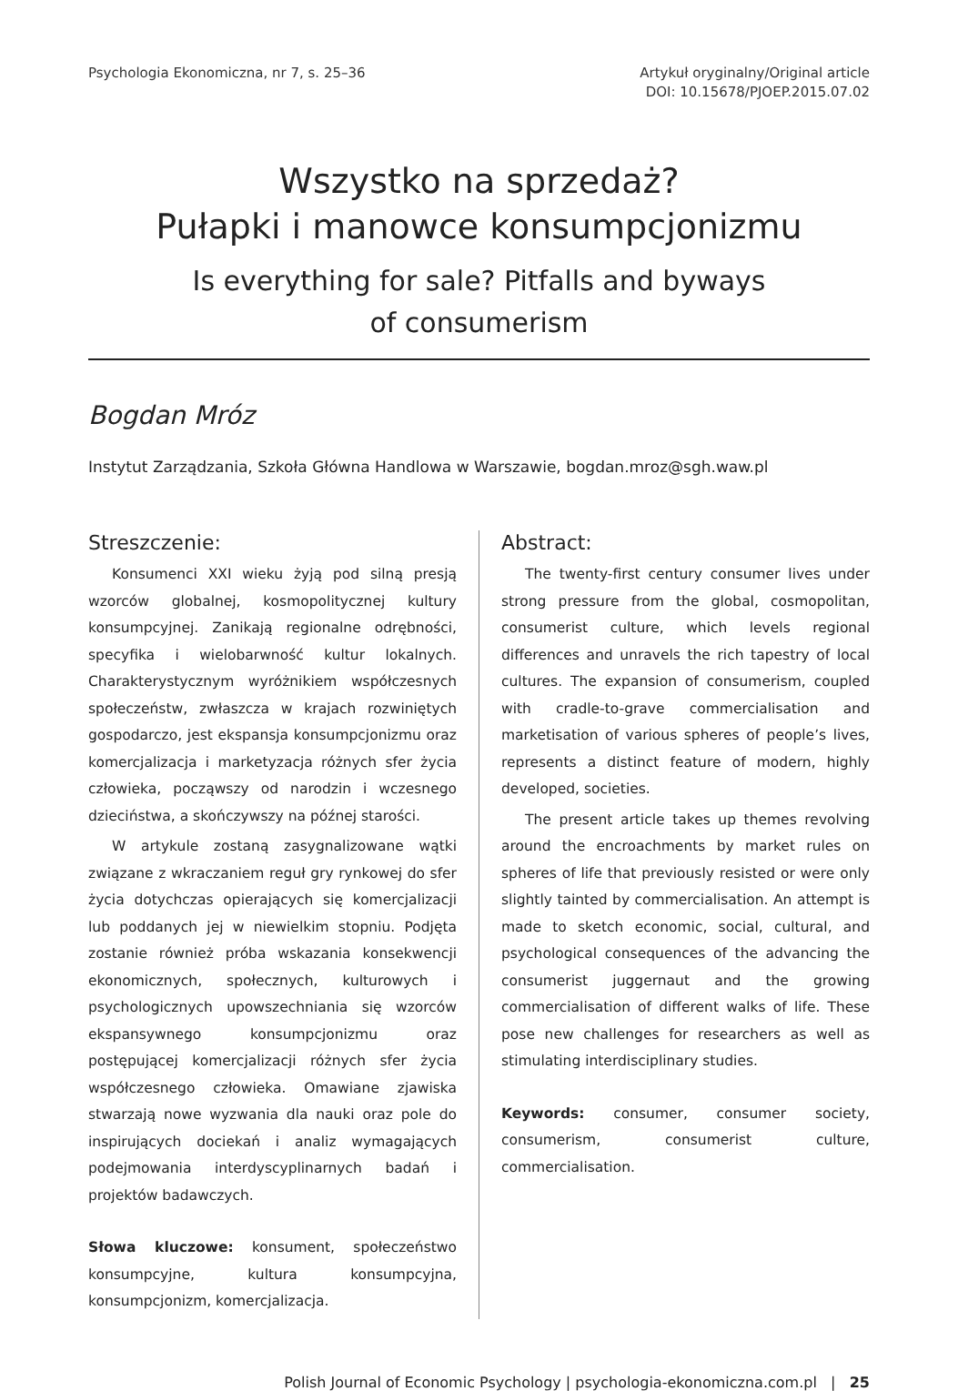Psychologia Ekonomiczna, nr 7, s. 25–36
Artykuł oryginalny/Original article
DOI: 10.15678/PJOEP.2015.07.02
Wszystko na sprzedaż?
Pułapki i manowce konsumpcjonizmu
Is everything for sale? Pitfalls and byways
of consumerism
Bogdan Mróz
Instytut Zarządzania, Szkoła Główna Handlowa w Warszawie, bogdan.mroz@sgh.waw.pl
Streszczenie:
Konsumenci XXI wieku żyją pod silną presją wzorców globalnej, kosmopolitycznej kultury konsumpcyjnej. Zanikają regionalne odrębności, specyfika i wielobarwność kultur lokalnych. Charakterystycznym wyróżnikiem współczesnych społeczeństw, zwłaszcza w krajach rozwiniętych gospodarczo, jest ekspansja konsumpcjonizmu oraz komercjalizacja i marketyzacja różnych sfer życia człowieka, począwszy od narodzin i wczesnego dzieciństwa, a skończywszy na późnej starości.
W artykule zostaną zasygnalizowane wątki związane z wkraczaniem reguł gry rynkowej do sfer życia dotychczas opierających się komercjalizacji lub poddanych jej w niewielkim stopniu. Podjęta zostanie również próba wskazania konsekwencji ekonomicznych, społecznych, kulturowych i psychologicznych upowszechniania się wzorców ekspansywnego konsumpcjonizmu oraz postępującej komercjalizacji różnych sfer życia współczesnego człowieka. Omawiane zjawiska stwarzają nowe wyzwania dla nauki oraz pole do inspirujących dociekań i analiz wymagających podejmowania interdyscyplinarnych badań i projektów badawczych.
Słowa kluczowe: konsument, społeczeństwo konsumpcyjne, kultura konsumpcyjna, konsumpcjonizm, komercjalizacja.
Abstract:
The twenty-first century consumer lives under strong pressure from the global, cosmopolitan, consumerist culture, which levels regional differences and unravels the rich tapestry of local cultures. The expansion of consumerism, coupled with cradle-to-grave commercialisation and marketisation of various spheres of people’s lives, represents a distinct feature of modern, highly developed, societies.
The present article takes up themes revolving around the encroachments by market rules on spheres of life that previously resisted or were only slightly tainted by commercialisation. An attempt is made to sketch economic, social, cultural, and psychological consequences of the advancing the consumerist juggernaut and the growing commercialisation of different walks of life. These pose new challenges for researchers as well as stimulating interdisciplinary studies.
Keywords: consumer, consumer society, consumerism, consumerist culture, commercialisation.
Polish Journal of Economic Psychology | psychologia-ekonomiczna.com.pl | 25